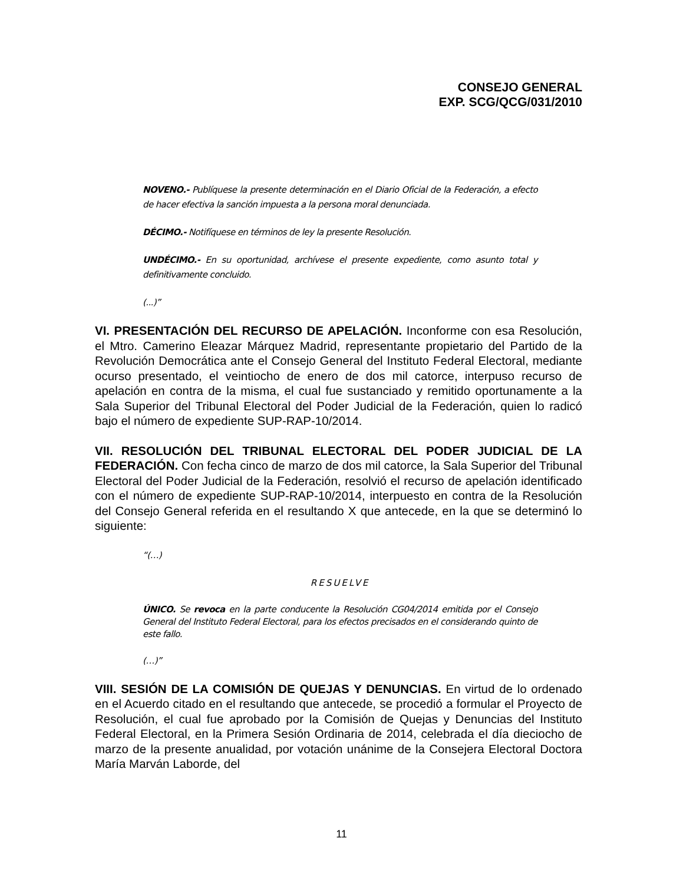CONSEJO GENERAL
EXP. SCG/QCG/031/2010
NOVENO.- Publíquese la presente determinación en el Diario Oficial de la Federación, a efecto de hacer efectiva la sanción impuesta a la persona moral denunciada.
DÉCIMO.- Notifíquese en términos de ley la presente Resolución.
UNDÉCIMO.- En su oportunidad, archívese el presente expediente, como asunto total y definitivamente concluido.
(...)”
VI. PRESENTACIÓN DEL RECURSO DE APELACIÓN. Inconforme con esa Resolución, el Mtro. Camerino Eleazar Márquez Madrid, representante propietario del Partido de la Revolución Democrática ante el Consejo General del Instituto Federal Electoral, mediante ocurso presentado, el veintiocho de enero de dos mil catorce, interpuso recurso de apelación en contra de la misma, el cual fue sustanciado y remitido oportunamente a la Sala Superior del Tribunal Electoral del Poder Judicial de la Federación, quien lo radicó bajo el número de expediente SUP-RAP-10/2014.
VII. RESOLUCIÓN DEL TRIBUNAL ELECTORAL DEL PODER JUDICIAL DE LA FEDERACIÓN. Con fecha cinco de marzo de dos mil catorce, la Sala Superior del Tribunal Electoral del Poder Judicial de la Federación, resolvió el recurso de apelación identificado con el número de expediente SUP-RAP-10/2014, interpuesto en contra de la Resolución del Consejo General referida en el resultando X que antecede, en la que se determinó lo siguiente:
“(…)
RESUELVE
ÚNICO. Se revoca en la parte conducente la Resolución CG04/2014 emitida por el Consejo General del Instituto Federal Electoral, para los efectos precisados en el considerando quinto de este fallo.
(…)”
VIII. SESIÓN DE LA COMISIÓN DE QUEJAS Y DENUNCIAS. En virtud de lo ordenado en el Acuerdo citado en el resultando que antecede, se procedió a formular el Proyecto de Resolución, el cual fue aprobado por la Comisión de Quejas y Denuncias del Instituto Federal Electoral, en la Primera Sesión Ordinaria de 2014, celebrada el día dieciocho de marzo de la presente anualidad, por votación unánime de la Consejera Electoral Doctora María Marván Laborde, del
11